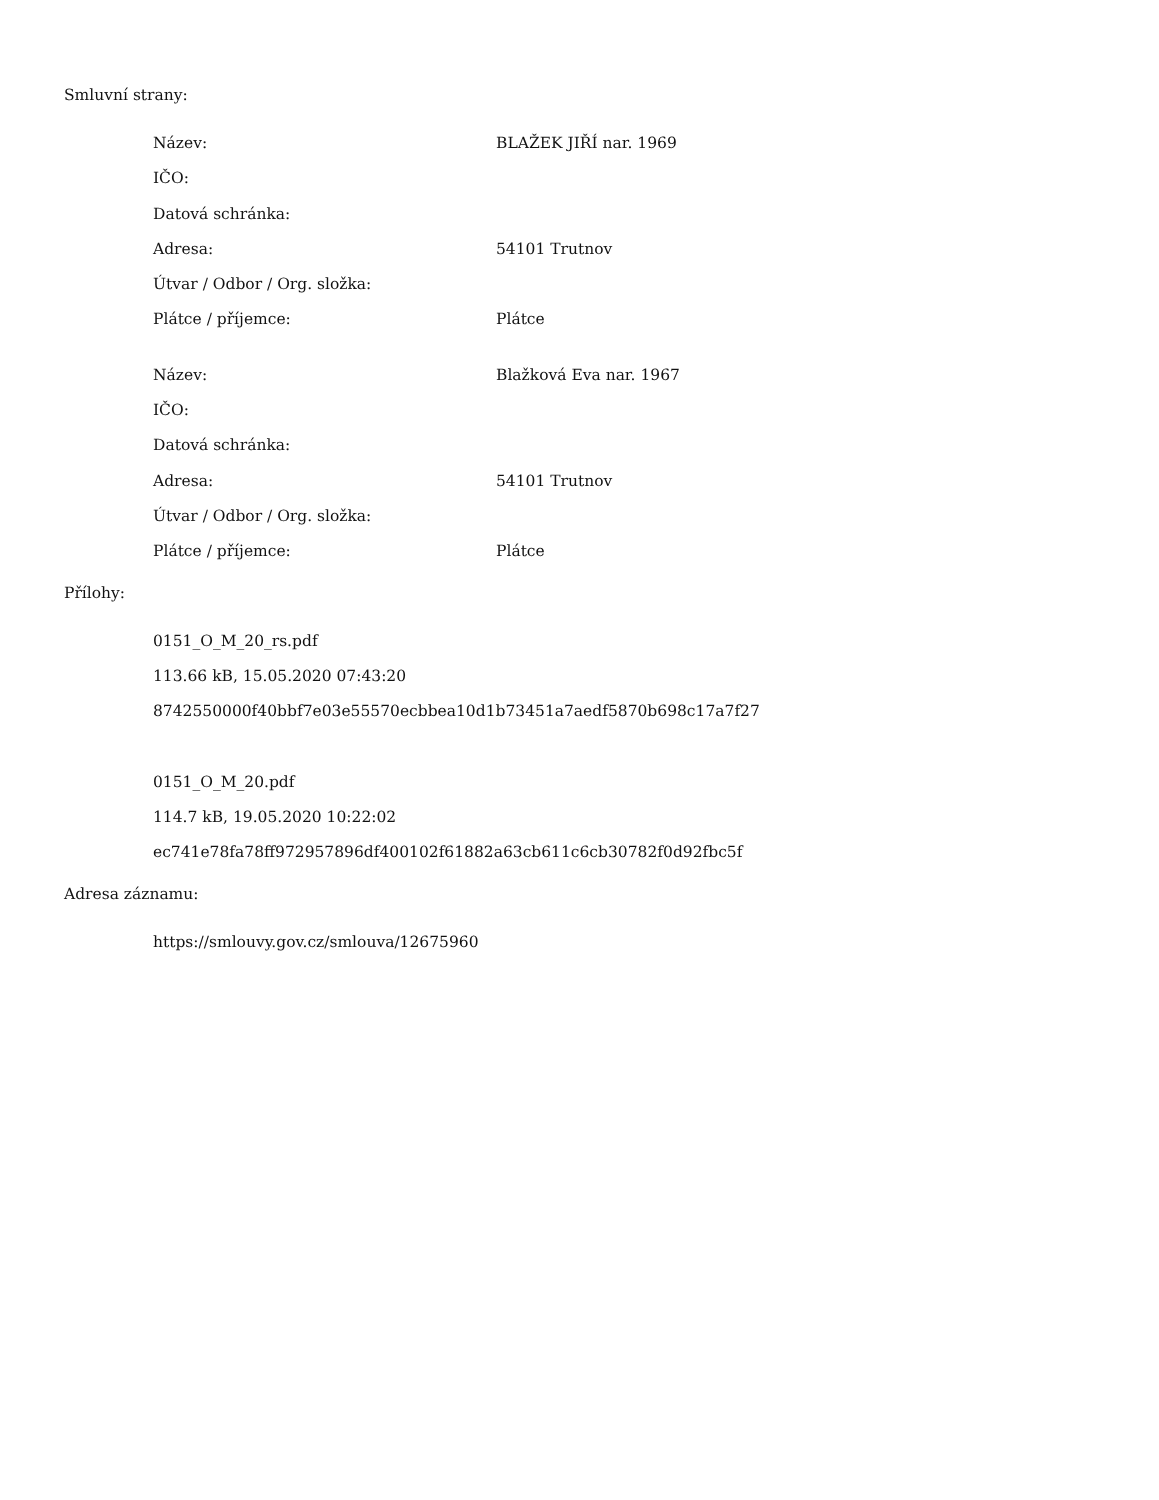Smluvní strany:
| Název: | BLAŽEK JIŘÍ nar. 1969 |
| IČO: | |
| Datová schránka: | |
| Adresa: | 54101 Trutnov |
| Útvar / Odbor / Org. složka: | |
| Plátce / příjemce: | Plátce |
| Název: | Blažková Eva nar. 1967 |
| IČO: | |
| Datová schránka: | |
| Adresa: | 54101 Trutnov |
| Útvar / Odbor / Org. složka: | |
| Plátce / příjemce: | Plátce |
Přílohy:
0151_O_M_20_rs.pdf
113.66 kB, 15.05.2020 07:43:20
8742550000f40bbf7e03e55570ecbbea10d1b73451a7aedf5870b698c17a7f27
0151_O_M_20.pdf
114.7 kB, 19.05.2020 10:22:02
ec741e78fa78ff972957896df400102f61882a63cb611c6cb30782f0d92fbc5f
Adresa záznamu:
https://smlouvy.gov.cz/smlouva/12675960